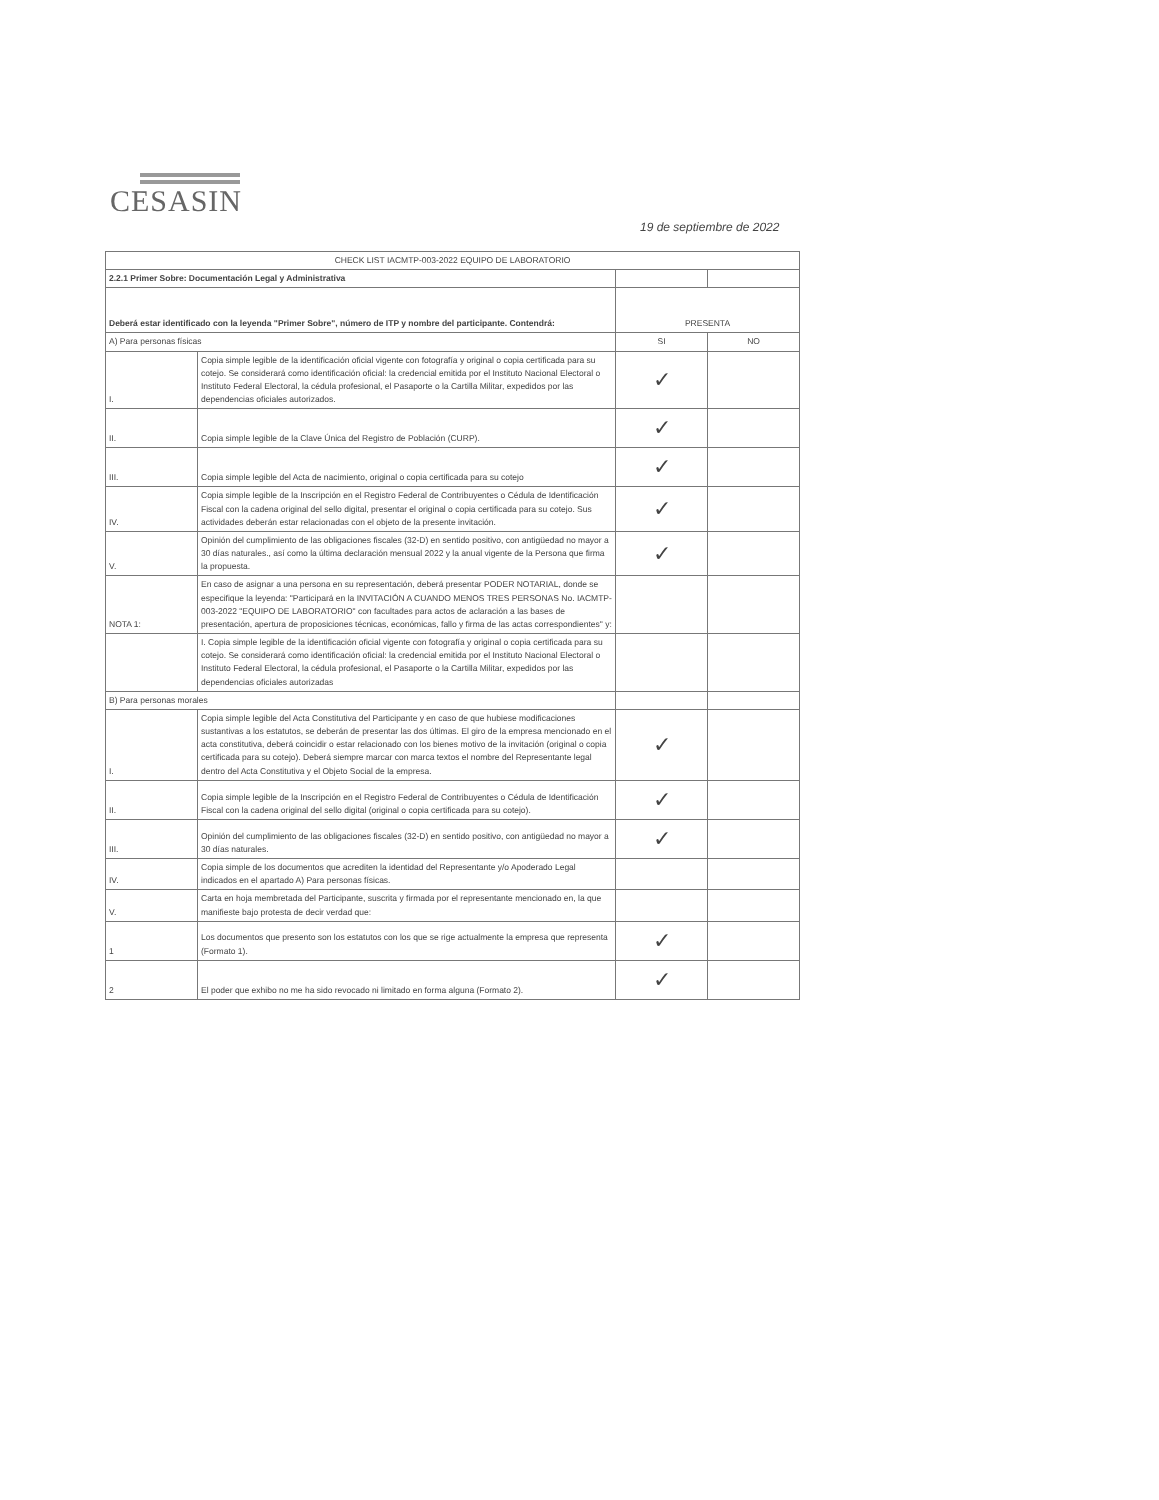CESASIN
19 de septiembre de 2022
| CHECK LIST IACMTP-003-2022 EQUIPO DE LABORATORIO | | | |
| --- | --- | --- | --- |
| 2.2.1 Primer Sobre: Documentación Legal y Administrativa | | | |
| Deberá estar identificado con la leyenda "Primer Sobre", número de ITP y nombre del participante. Contendrá: | | PRESENTA | |
| A) Para personas físicas | | SI | NO |
| I. | Copia simple legible de la identificación oficial vigente con fotografía y original o copia certificada para su cotejo. Se considerará como identificación oficial: la credencial emitida por el Instituto Nacional Electoral o Instituto Federal Electoral, la cédula profesional, el Pasaporte o la Cartilla Militar, expedidos por las dependencias oficiales autorizados. | ✓ | |
| II. | Copia simple legible de la Clave Única del Registro de Población (CURP). | ✓ | |
| III. | Copia simple legible del Acta de nacimiento, original o copia certificada para su cotejo | ✓ | |
| IV. | Copia simple legible de la Inscripción en el Registro Federal de Contribuyentes o Cédula de Identificación Fiscal con la cadena original del sello digital, presentar el original o copia certificada para su cotejo. Sus actividades deberán estar relacionadas con el objeto de la presente invitación. | ✓ | |
| V. | Opinión del cumplimiento de las obligaciones fiscales (32-D) en sentido positivo, con antigüedad no mayor a 30 días naturales., así como la última declaración mensual 2022 y la anual vigente de la Persona que firma la propuesta. | ✓ | |
| NOTA 1: | En caso de asignar a una persona en su representación, deberá presentar PODER NOTARIAL, donde se especifique la leyenda: "Participará en la INVITACIÓN A CUANDO MENOS TRES PERSONAS No. IACMTP-003-2022 "EQUIPO DE LABORATORIO" con facultades para actos de aclaración a las bases de presentación, apertura de proposiciones técnicas, económicas, fallo y firma de las actas correspondientes" y: | | |
| | I. Copia simple legible de la identificación oficial vigente con fotografía y original o copia certificada para su cotejo. Se considerará como identificación oficial: la credencial emitida por el Instituto Nacional Electoral o Instituto Federal Electoral, la cédula profesional, el Pasaporte o la Cartilla Militar, expedidos por las dependencias oficiales autorizadas | | |
| B) Para personas morales | | | |
| I. | Copia simple legible del Acta Constitutiva del Participante y en caso de que hubiese modificaciones sustantivas a los estatutos, se deberán de presentar las dos últimas. El giro de la empresa mencionado en el acta constitutiva, deberá coincidir o estar relacionado con los bienes motivo de la invitación (original o copia certificada para su cotejo). Deberá siempre marcar con marca textos el nombre del Representante legal dentro del Acta Constitutiva y el Objeto Social de la empresa. | ✓ | |
| II. | Copia simple legible de la Inscripción en el Registro Federal de Contribuyentes o Cédula de Identificación Fiscal con la cadena original del sello digital (original o copia certificada para su cotejo). | ✓ | |
| III. | Opinión del cumplimiento de las obligaciones fiscales (32-D) en sentido positivo, con antigüedad no mayor a 30 días naturales. | ✓ | |
| IV. | Copia simple de los documentos que acrediten la identidad del Representante y/o Apoderado Legal indicados en el apartado A) Para personas físicas. | | |
| V. | Carta en hoja membretada del Participante, suscrita y firmada por el representante mencionado en, la que manifieste bajo protesta de decir verdad que: | | |
| 1 | Los documentos que presento son los estatutos con los que se rige actualmente la empresa que representa (Formato 1). | ✓ | |
| 2 | El poder que exhibo no me ha sido revocado ni limitado en forma alguna (Formato 2). | ✓ | |